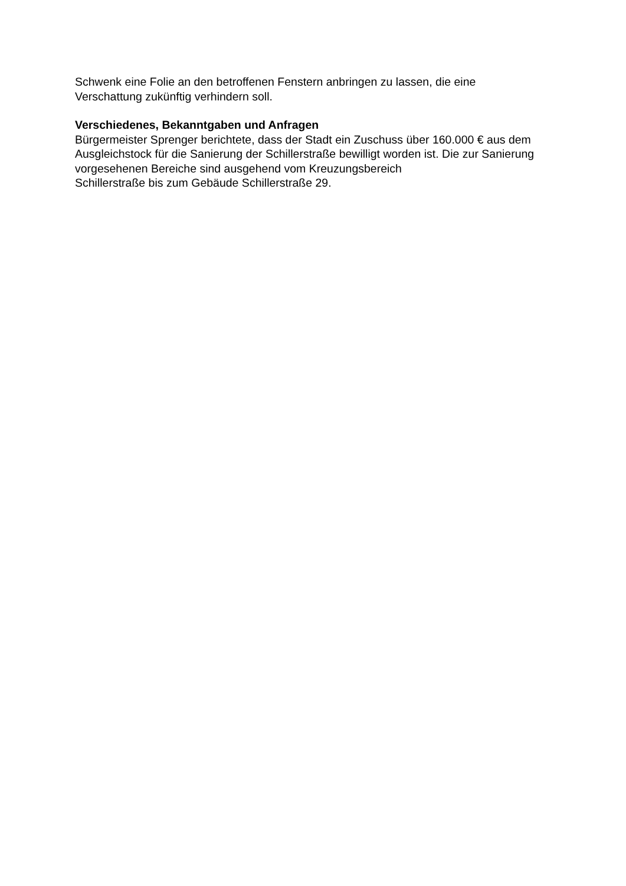Schwenk eine Folie an den betroffenen Fenstern anbringen zu lassen, die eine
Verschattung zukünftig verhindern soll.
Verschiedenes, Bekanntgaben und Anfragen
Bürgermeister Sprenger berichtete, dass der Stadt ein Zuschuss über 160.000 € aus dem Ausgleichstock für die Sanierung der Schillerstraße bewilligt worden ist. Die zur Sanierung vorgesehenen Bereiche sind ausgehend vom Kreuzungsbereich
Schillerstraße bis zum Gebäude Schillerstraße 29.